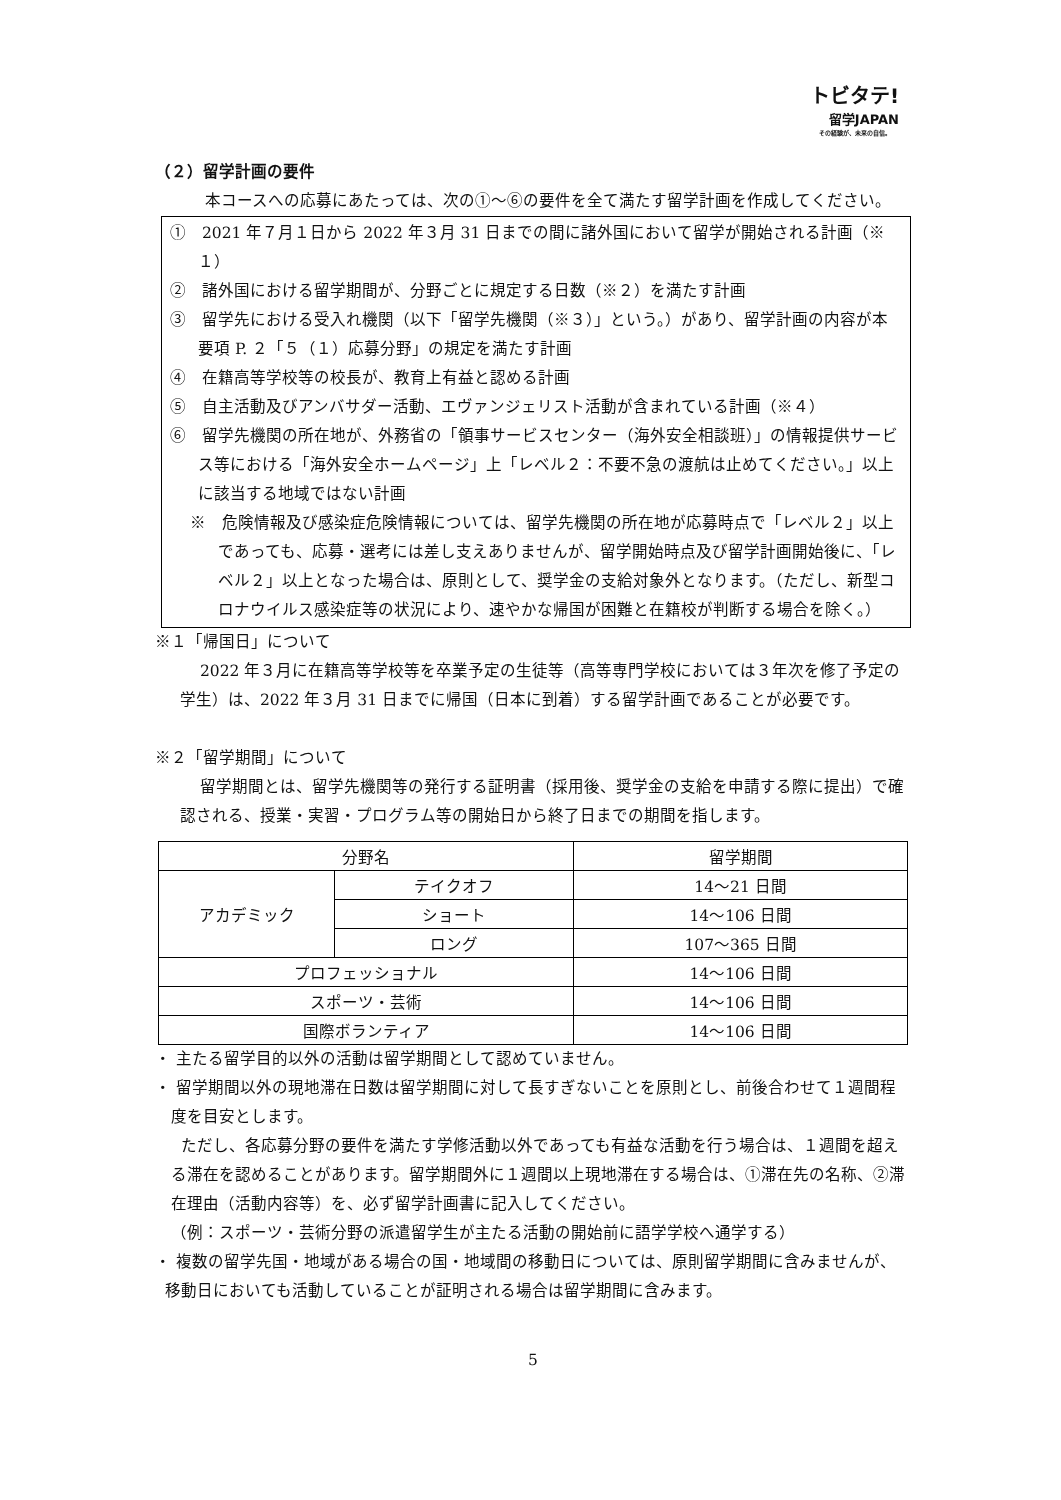トビタテ!
留学JAPAN
その経験が、未来の自信。
（２）留学計画の要件
本コースへの応募にあたっては、次の①～⑥の要件を全て満たす留学計画を作成してください。
①　2021 年７月１日から 2022 年３月 31 日までの間に諸外国において留学が開始される計画（※１）
②　諸外国における留学期間が、分野ごとに規定する日数（※２）を満たす計画
③　留学先における受入れ機関（以下「留学先機関（※３）」という。）があり、留学計画の内容が本要項 P. ２「５（１）応募分野」の規定を満たす計画
④　在籍高等学校等の校長が、教育上有益と認める計画
⑤　自主活動及びアンバサダー活動、エヴァンジェリスト活動が含まれている計画（※４）
⑥　留学先機関の所在地が、外務省の「領事サービスセンター（海外安全相談班）」の情報提供サービス等における「海外安全ホームページ」上「レベル２：不要不急の渡航は止めてください。」以上に該当する地域ではない計画
※　危険情報及び感染症危険情報については、留学先機関の所在地が応募時点で「レベル２」以上であっても、応募・選考には差し支えありませんが、留学開始時点及び留学計画開始後に、「レベル２」以上となった場合は、原則として、奨学金の支給対象外となります。（ただし、新型コロナウイルス感染症等の状況により、速やかな帰国が困難と在籍校が判断する場合を除く。）
※１「帰国日」について
2022 年３月に在籍高等学校等を卒業予定の生徒等（高等専門学校においては３年次を修了予定の学生）は、2022 年３月 31 日までに帰国（日本に到着）する留学計画であることが必要です。
※２「留学期間」について
留学期間とは、留学先機関等の発行する証明書（採用後、奨学金の支給を申請する際に提出）で確認される、授業・実習・プログラム等の開始日から終了日までの期間を指します。
| 分野名 | | 留学期間 |
| --- | --- | --- |
| アカデミック | テイクオフ | 14～21 日間 |
| | ショート | 14～106 日間 |
| | ロング | 107～365 日間 |
| プロフェッショナル | | 14～106 日間 |
| スポーツ・芸術 | | 14～106 日間 |
| 国際ボランティア | | 14～106 日間 |
・ 主たる留学目的以外の活動は留学期間として認めていません。
・ 留学期間以外の現地滞在日数は留学期間に対して長すぎないことを原則とし、前後合わせて１週間程度を目安とします。
ただし、各応募分野の要件を満たす学修活動以外であっても有益な活動を行う場合は、１週間を超える滞在を認めることがあります。留学期間外に１週間以上現地滞在する場合は、①滞在先の名称、②滞在理由（活動内容等）を、必ず留学計画書に記入してください。
（例：スポーツ・芸術分野の派遣留学生が主たる活動の開始前に語学学校へ通学する）
・ 複数の留学先国・地域がある場合の国・地域間の移動日については、原則留学期間に含みませんが、移動日においても活動していることが証明される場合は留学期間に含みます。
5